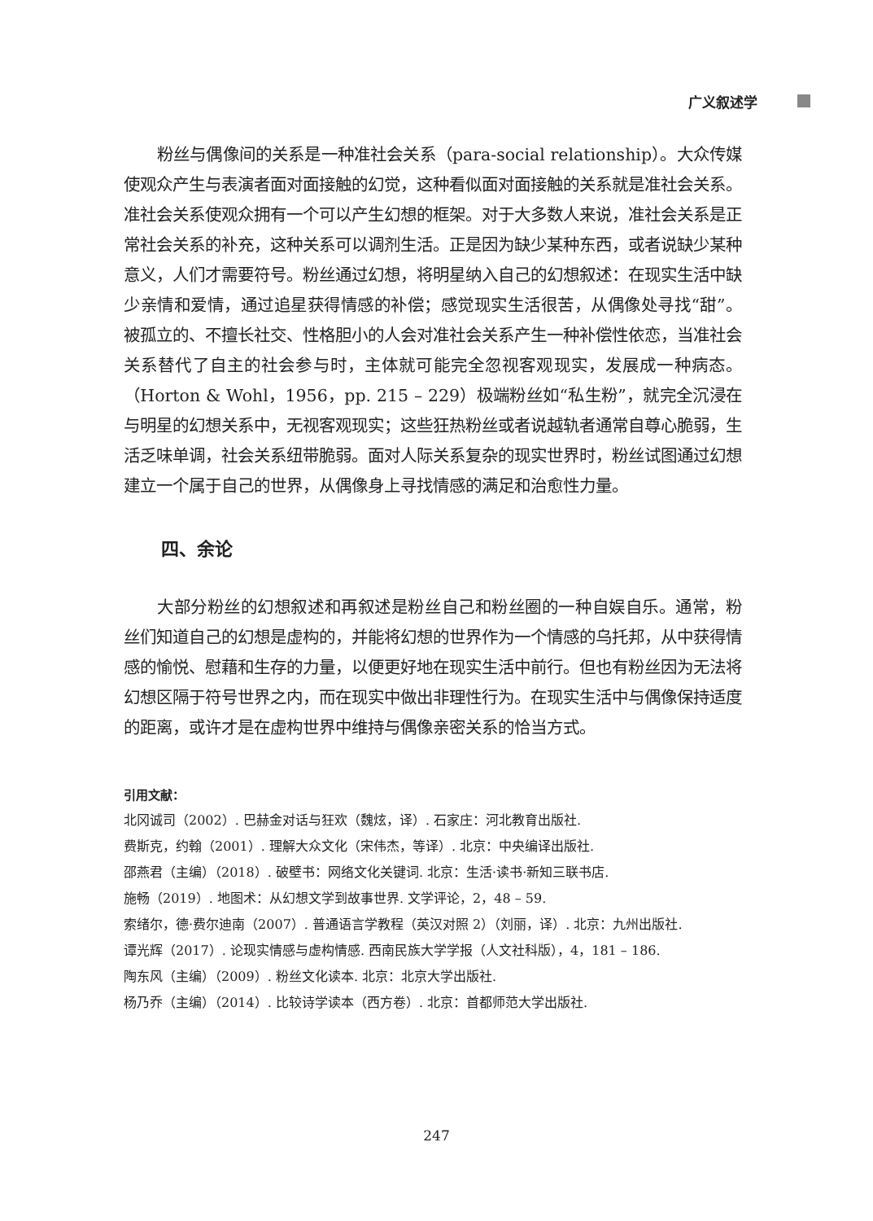广义叙述学
粉丝与偶像间的关系是一种准社会关系（para-social relationship）。大众传媒使观众产生与表演者面对面接触的幻觉，这种看似面对面接触的关系就是准社会关系。准社会关系使观众拥有一个可以产生幻想的框架。对于大多数人来说，准社会关系是正常社会关系的补充，这种关系可以调剂生活。正是因为缺少某种东西，或者说缺少某种意义，人们才需要符号。粉丝通过幻想，将明星纳入自己的幻想叙述：在现实生活中缺少亲情和爱情，通过追星获得情感的补偿；感觉现实生活很苦，从偶像处寻找“甜”。被孤立的、不擅长社交、性格胆小的人会对准社会关系产生一种补偿性依恋，当准社会关系替代了自主的社会参与时，主体就可能完全忽视客观现实，发展成一种病态。（Horton & Wohl，1956，pp. 215 – 229）极端粉丝如“私生粉”，就完全沉浸在与明星的幻想关系中，无视客观现实；这些狂热粉丝或者说越轨者通常自尊心脆弱，生活乏味单调，社会关系纽带脆弱。面对人际关系复杂的现实世界时，粉丝试图通过幻想建立一个属于自己的世界，从偶像身上寻找情感的满足和治愈性力量。
四、余论
大部分粉丝的幻想叙述和再叙述是粉丝自己和粉丝圈的一种自娱自乐。通常，粉丝们知道自己的幻想是虚构的，并能将幻想的世界作为一个情感的乌托邦，从中获得情感的愉悦、慰藉和生存的力量，以便更好地在现实生活中前行。但也有粉丝因为无法将幻想区隔于符号世界之内，而在现实中做出非理性行为。在现实生活中与偶像保持适度的距离，或许才是在虚构世界中维持与偶像亲密关系的恰当方式。
引用文献：
北冈诚司（2002）. 巴赫金对话与狂欢（魏炫，译）. 石家庄：河北教育出版社.
费斯克，约翰（2001）. 理解大众文化（宋伟杰，等译）. 北京：中央编译出版社.
邵燕君（主编）（2018）. 破壁书：网络文化关键词. 北京：生活·读书·新知三联书店.
施畅（2019）. 地图术：从幻想文学到故事世界. 文学评论，2，48 – 59.
索绪尔，德·费尔迪南（2007）. 普通语言学教程（英汉对照 2）（刘丽，译）. 北京：九州出版社.
谭光辉（2017）. 论现实情感与虚构情感. 西南民族大学学报（人文社科版），4，181 – 186.
陶东风（主编）（2009）. 粉丝文化读本. 北京：北京大学出版社.
杨乃乔（主编）（2014）. 比较诗学读本（西方卷）. 北京：首都师范大学出版社.
247